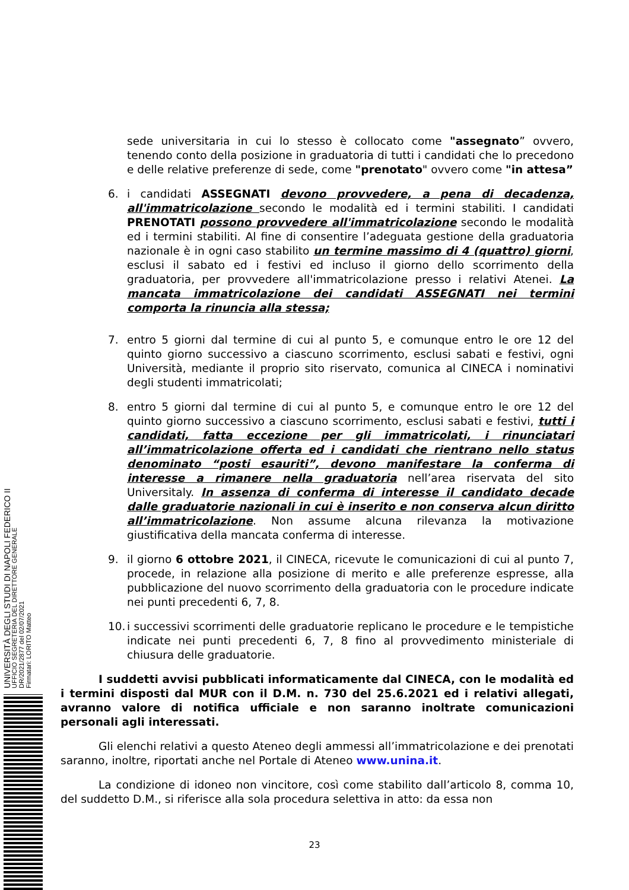sede universitaria in cui lo stesso è collocato come "assegnato” ovvero, tenendo conto della posizione in graduatoria di tutti i candidati che lo precedono e delle relative preferenze di sede, come "prenotato" ovvero come "in attesa”
6. i candidati ASSEGNATI devono provvedere, a pena di decadenza, all'immatricolazione secondo le modalità ed i termini stabiliti. I candidati PRENOTATI possono provvedere all'immatricolazione secondo le modalità ed i termini stabiliti. Al fine di consentire l’adeguata gestione della graduatoria nazionale è in ogni caso stabilito un termine massimo di 4 (quattro) giorni, esclusi il sabato ed i festivi ed incluso il giorno dello scorrimento della graduatoria, per provvedere all'immatricolazione presso i relativi Atenei. La mancata immatricolazione dei candidati ASSEGNATI nei termini comporta la rinuncia alla stessa;
7. entro 5 giorni dal termine di cui al punto 5, e comunque entro le ore 12 del quinto giorno successivo a ciascuno scorrimento, esclusi sabati e festivi, ogni Università, mediante il proprio sito riservato, comunica al CINECA i nominativi degli studenti immatricolati;
8. entro 5 giorni dal termine di cui al punto 5, e comunque entro le ore 12 del quinto giorno successivo a ciascuno scorrimento, esclusi sabati e festivi, tutti i candidati, fatta eccezione per gli immatricolati, i rinunciatari all’immatricolazione offerta ed i candidati che rientrano nello status denominato “posti esauriti”, devono manifestare la conferma di interesse a rimanere nella graduatoria nell’area riservata del sito Universitaly. In assenza di conferma di interesse il candidato decade dalle graduatorie nazionali in cui è inserito e non conserva alcun diritto all’immatricolazione. Non assume alcuna rilevanza la motivazione giustificativa della mancata conferma di interesse.
9. il giorno 6 ottobre 2021, il CINECA, ricevute le comunicazioni di cui al punto 7, procede, in relazione alla posizione di merito e alle preferenze espresse, alla pubblicazione del nuovo scorrimento della graduatoria con le procedure indicate nei punti precedenti 6, 7, 8.
10. i successivi scorrimenti delle graduatorie replicano le procedure e le tempistiche indicate nei punti precedenti 6, 7, 8 fino al provvedimento ministeriale di chiusura delle graduatorie.
I suddetti avvisi pubblicati informaticamente dal CINECA, con le modalità ed i termini disposti dal MUR con il D.M. n. 730 del 25.6.2021 ed i relativi allegati, avranno valore di notifica ufficiale e non saranno inoltrate comunicazioni personali agli interessati.
Gli elenchi relativi a questo Ateneo degli ammessi all’immatricolazione e dei prenotati saranno, inoltre, riportati anche nel Portale di Ateneo www.unina.it.
La condizione di idoneo non vincitore, così come stabilito dall’articolo 8, comma 10, del suddetto D.M., si riferisce alla sola procedura selettiva in atto: da essa non
UNIVERSITÀ DEGLI STUDI DI NAPOLI FEDERICO II
UFFICIO SEGRETERIA DEL DIRETTORE GENERALE
DR/2021/2877 del 02/07/2021
Firmatari: LORITO Matteo
23